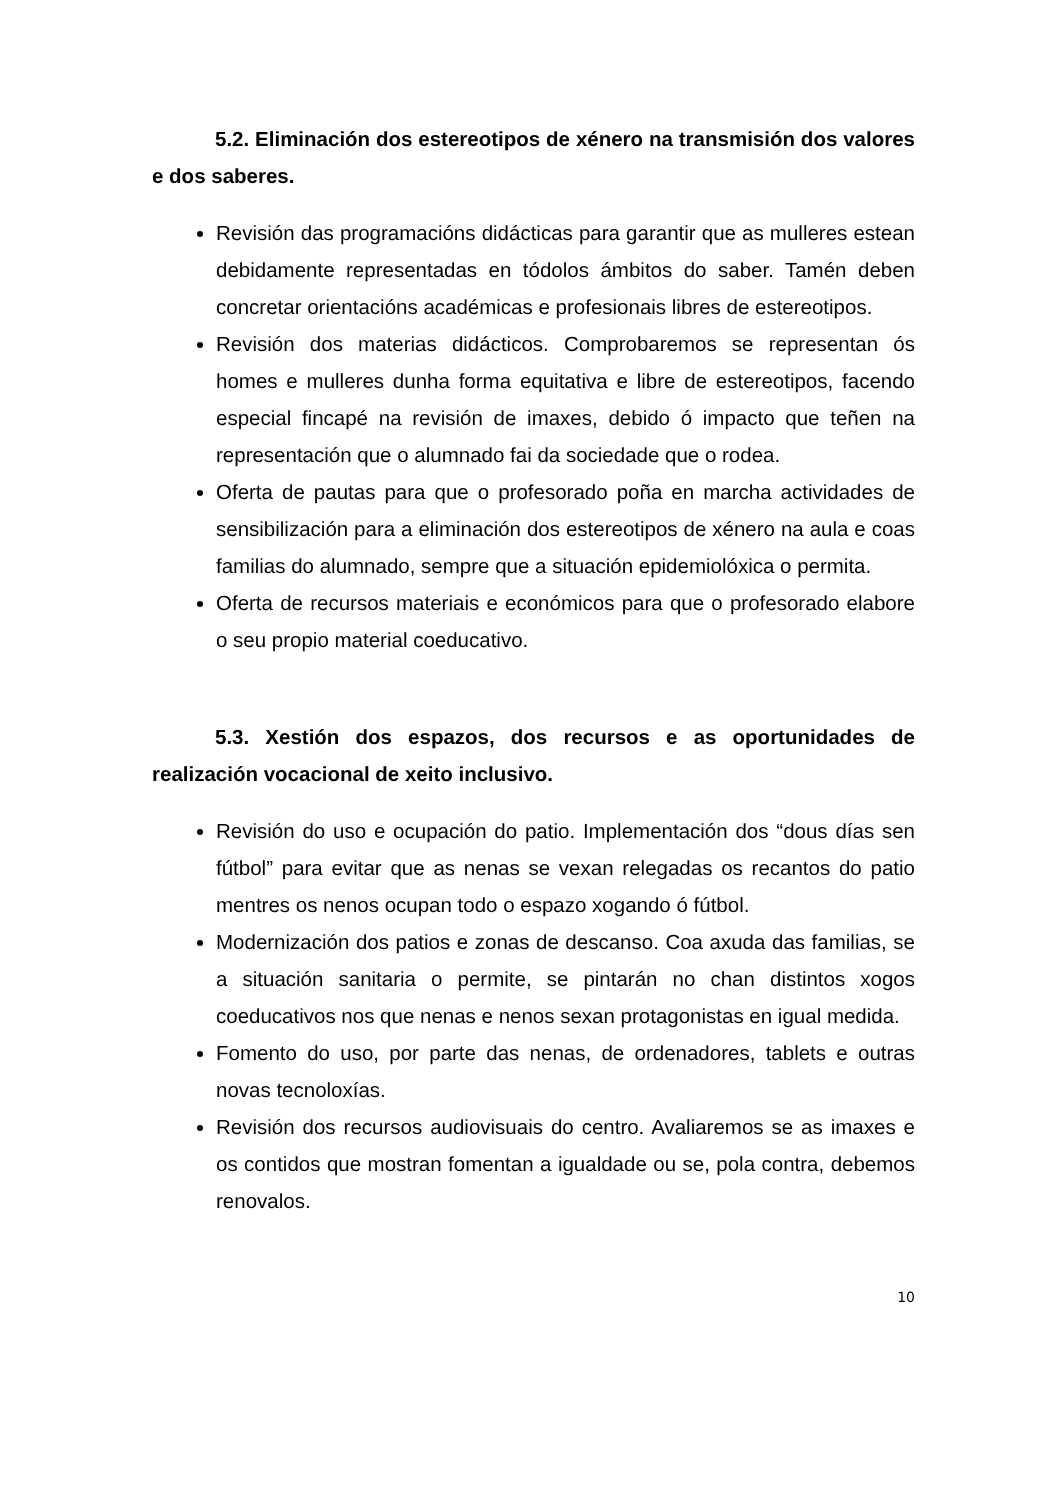5.2. Eliminación dos estereotipos de xénero na transmisión dos valores e dos saberes.
Revisión das programacións didácticas para garantir que as mulleres estean debidamente representadas en tódolos ámbitos do saber. Tamén deben concretar orientacións académicas e profesionais libres de estereotipos.
Revisión dos materias didácticos. Comprobaremos se representan ós homes e mulleres dunha forma equitativa e libre de estereotipos, facendo especial fincapé na revisión de imaxes, debido ó impacto que teñen na representación que o alumnado fai da sociedade que o rodea.
Oferta de pautas para que o profesorado poña en marcha actividades de sensibilización para a eliminación dos estereotipos de xénero na aula e coas familias do alumnado, sempre que a situación epidemiolóxica o permita.
Oferta de recursos materiais e económicos para que o profesorado elabore o seu propio material coeducativo.
5.3. Xestión dos espazos, dos recursos e as oportunidades de realización vocacional de xeito inclusivo.
Revisión do uso e ocupación do patio. Implementación dos “dous días sen fútbol” para evitar que as nenas se vexan relegadas os recantos do patio mentres os nenos ocupan todo o espazo xogando ó fútbol.
Modernización dos patios e zonas de descanso. Coa axuda das familias, se a situación sanitaria o permite, se pintarán no chan distintos xogos coeducativos nos que nenas e nenos sexan protagonistas en igual medida.
Fomento do uso, por parte das nenas, de ordenadores, tablets e outras novas tecnoloxías.
Revisión dos recursos audiovisuais do centro. Avaliaremos se as imaxes e os contidos que mostran fomentan a igualdade ou se, pola contra, debemos renovalos.
10